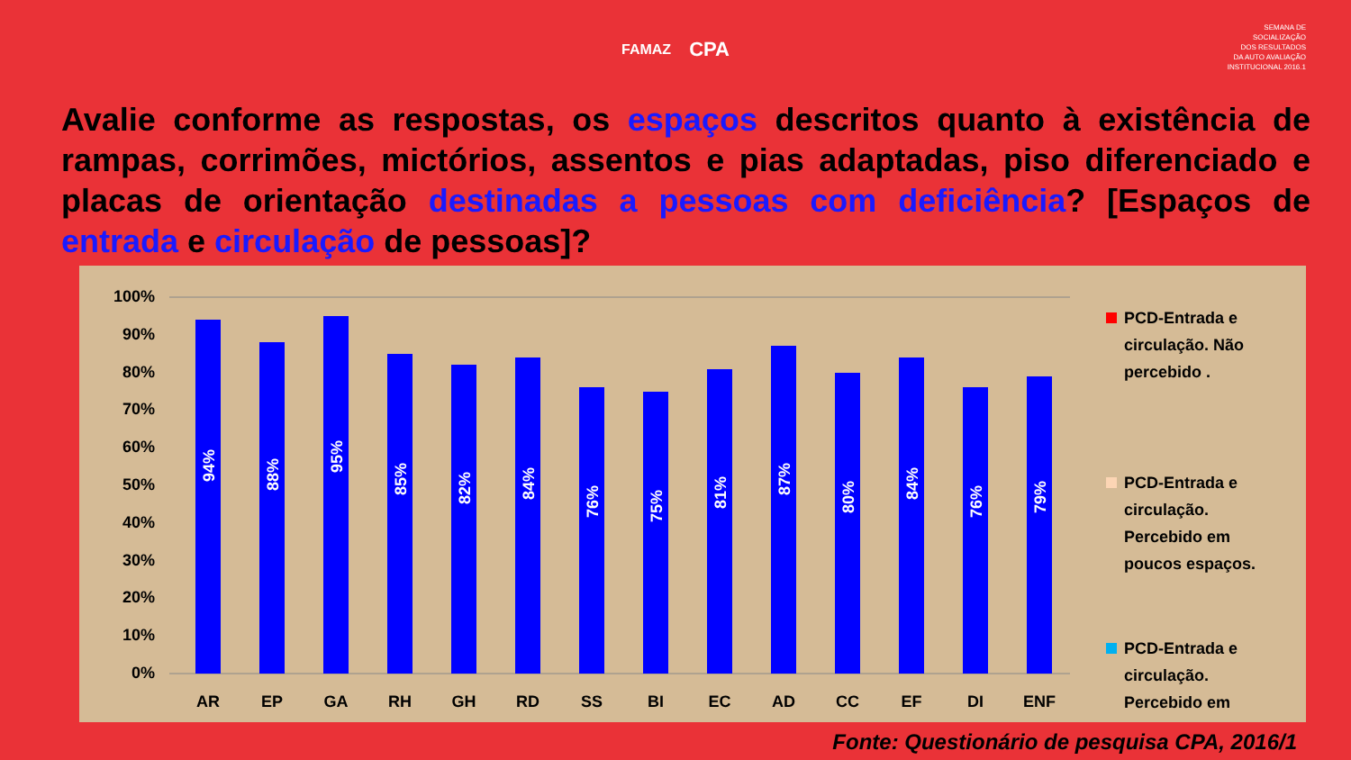FAMAZ CPA
SEMANA DE
SOCIALIZAÇÃO
DOS RESULTADOS
DA AUTO AVALIAÇÃO
INSTITUCIONAL 2016.1
Avalie conforme as respostas, os espaços descritos quanto à existência de rampas, corrimões, mictórios, assentos e pias adaptadas, piso diferenciado e placas de orientação destinadas a pessoas com deficiência? [Espaços de entrada e circulação de pessoas]?
100%
90%
80%
70%
60%
50%
40%
30%
20%
10%
0%
AR
EP
GA
RH
GH
RD
SS
BI
EC
AD
CC
EF
DI
ENF
94%
88%
95%
85%
82%
84%
76%
75%
81%
87%
80%
84%
76%
79%
PCD-Entrada e
circulação. Não
percebido .
PCD-Entrada e
circulação.
Percebido em
poucos espaços.
PCD-Entrada e
circulação.
Percebido em
Fonte: Questionário de pesquisa CPA, 2016/1